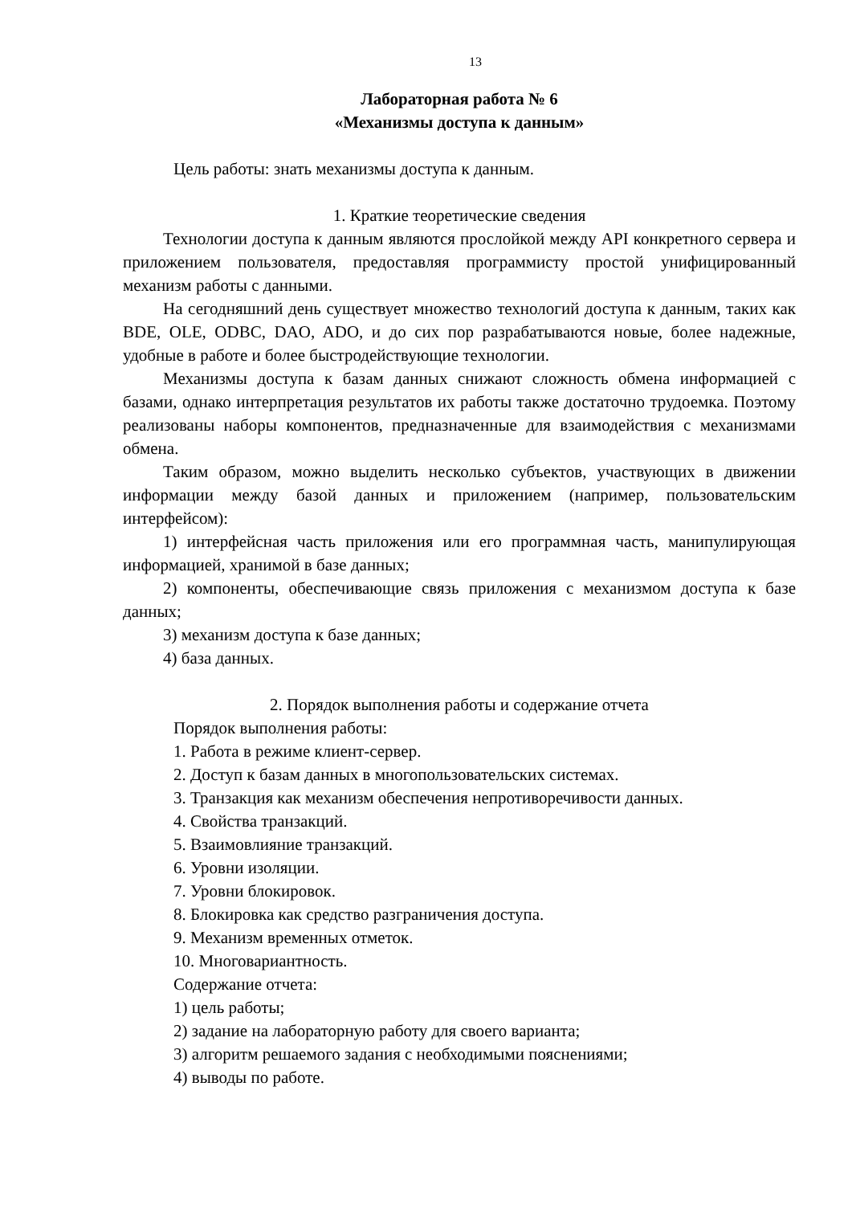13
Лабораторная работа № 6
«Механизмы доступа к данным»
Цель работы: знать механизмы доступа к данным.
1. Краткие теоретические сведения
Технологии доступа к данным являются прослойкой между API конкретного сервера и приложением пользователя, предоставляя программисту простой унифицированный механизм работы с данными.
На сегодняшний день существует множество технологий доступа к данным, таких как BDE, OLE, ODBC, DAO, ADO, и до сих пор разрабатываются новые, более надежные, удобные в работе и более быстродействующие технологии.
Механизмы доступа к базам данных снижают сложность обмена информацией с базами, однако интерпретация результатов их работы также достаточно трудоемка. Поэтому реализованы наборы компонентов, предназначенные для взаимодействия с механизмами обмена.
Таким образом, можно выделить несколько субъектов, участвующих в движении информации между базой данных и приложением (например, пользовательским интерфейсом):
1) интерфейсная часть приложения или его программная часть, манипулирующая информацией, хранимой в базе данных;
2) компоненты, обеспечивающие связь приложения с механизмом доступа к базе данных;
3) механизм доступа к базе данных;
4) база данных.
2. Порядок выполнения работы и содержание отчета
Порядок выполнения работы:
1. Работа в режиме клиент-сервер.
2. Доступ к базам данных в многопользовательских системах.
3. Транзакция как механизм обеспечения непротиворечивости данных.
4. Свойства транзакций.
5. Взаимовлияние транзакций.
6. Уровни изоляции.
7. Уровни блокировок.
8. Блокировка как средство разграничения доступа.
9. Механизм временных отметок.
10. Многовариантность.
Содержание отчета:
1) цель работы;
2) задание на лабораторную работу для своего варианта;
3) алгоритм решаемого задания с необходимыми пояснениями;
4) выводы по работе.